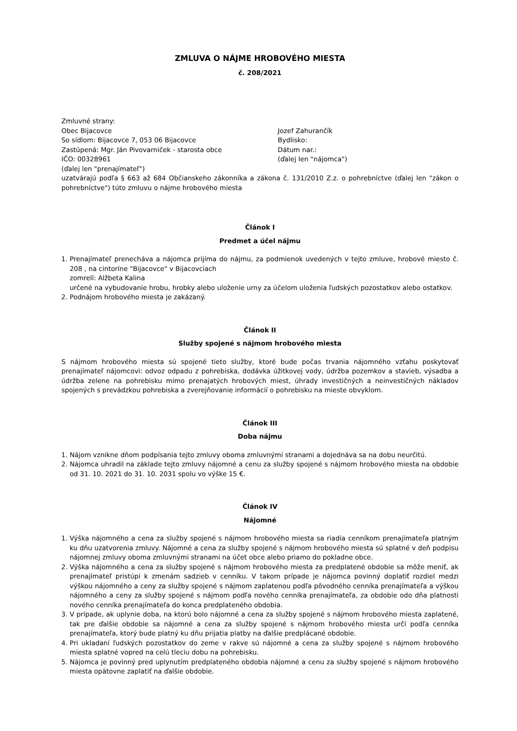ZMLUVA O NÁJME HROBOVÉHO MIESTA
č. 208/2021
Zmluvné strany:
Obec Bijacovce
So sídlom: Bijacovce 7, 053 06 Bijacovce
Zastúpená: Mgr. Ján Pivovarniček - starosta obce
IČO: 00328961
(ďalej len "prenajímateľ")
Jozef Zahurančík
Bydlisko:
Dátum nar.:
(ďalej len "nájomca")
uzatvárajú podľa § 663 až 684 Občianskeho zákonníka a zákona č. 131/2010 Z.z. o pohrebníctve (ďalej len "zákon o pohrebníctve") túto zmluvu o nájme hrobového miesta
Článok I
Predmet a účel nájmu
1. Prenajímateľ prenecháva a nájomca prijíma do nájmu, za podmienok uvedených v tejto zmluve, hrobové miesto č. 208 , na cintoríne "Bijacovce" v Bijacovciach
zomrelí: Alžbeta Kalina
určené na vybudovanie hrobu, hrobky alebo uloženie urny za účelom uloženia ľudských pozostatkov alebo ostatkov.
2. Podnájom hrobového miesta je zakázaný.
Článok II
Služby spojené s nájmom hrobového miesta
S nájmom hrobového miesta sú spojené tieto služby, ktoré bude počas trvania nájomného vzťahu poskytovať prenajímateľ nájomcovi: odvoz odpadu z pohrebiska, dodávka úžitkovej vody, údržba pozemkov a stavieb, výsadba a údržba zelene na pohrebisku mimo prenajatých hrobových miest, úhrady investičných a neinvestičných nákladov spojených s prevádzkou pohrebiska a zverejňovanie informácií o pohrebisku na mieste obvyklom.
Článok III
Doba nájmu
1. Nájom vznikne dňom podpísania tejto zmluvy oboma zmluvnými stranami a dojednáva sa na dobu neurčitú.
2. Nájomca uhradil na základe tejto zmluvy nájomné a cenu za služby spojené s nájmom hrobového miesta na obdobie od 31. 10. 2021 do 31. 10. 2031 spolu vo výške 15 €.
Článok IV
Nájomné
1. Výška nájomného a cena za služby spojené s nájmom hrobového miesta sa riadia cenníkom prenajímateľa platným ku dňu uzatvorenia zmluvy. Nájomné a cena za služby spojené s nájmom hrobového miesta sú splatné v deň podpisu nájomnej zmluvy oboma zmluvnými stranami na účet obce alebo priamo do pokladne obce.
2. Výška nájomného a cena za služby spojené s nájmom hrobového miesta za predplatené obdobie sa môže meniť, ak prenajímateľ pristúpi k zmenám sadzieb v cenníku. V takom prípade je nájomca povinný doplatiť rozdiel medzi výškou nájomného a ceny za služby spojené s nájmom zaplatenou podľa pôvodného cenníka prenajímateľa a výškou nájomného a ceny za služby spojené s nájmom podľa nového cenníka prenajímateľa, za obdobie odo dňa platnosti nového cenníka prenajímateľa do konca predplateného obdobia.
3. V prípade, ak uplynie doba, na ktorú bolo nájomné a cena za služby spojené s nájmom hrobového miesta zaplatené, tak pre ďalšie obdobie sa nájomné a cena za služby spojené s nájmom hrobového miesta určí podľa cenníka prenajímateľa, ktorý bude platný ku dňu prijatia platby na ďalšie predplácané obdobie.
4. Pri ukladaní ľudských pozostatkov do zeme v rakve sú nájomné a cena za služby spojené s nájmom hrobového miesta splatné vopred na celú tleciu dobu na pohrebisku.
5. Nájomca je povinný pred uplynutím predplateného obdobia nájomné a cenu za služby spojené s nájmom hrobového miesta opätovne zaplatiť na ďalšie obdobie.